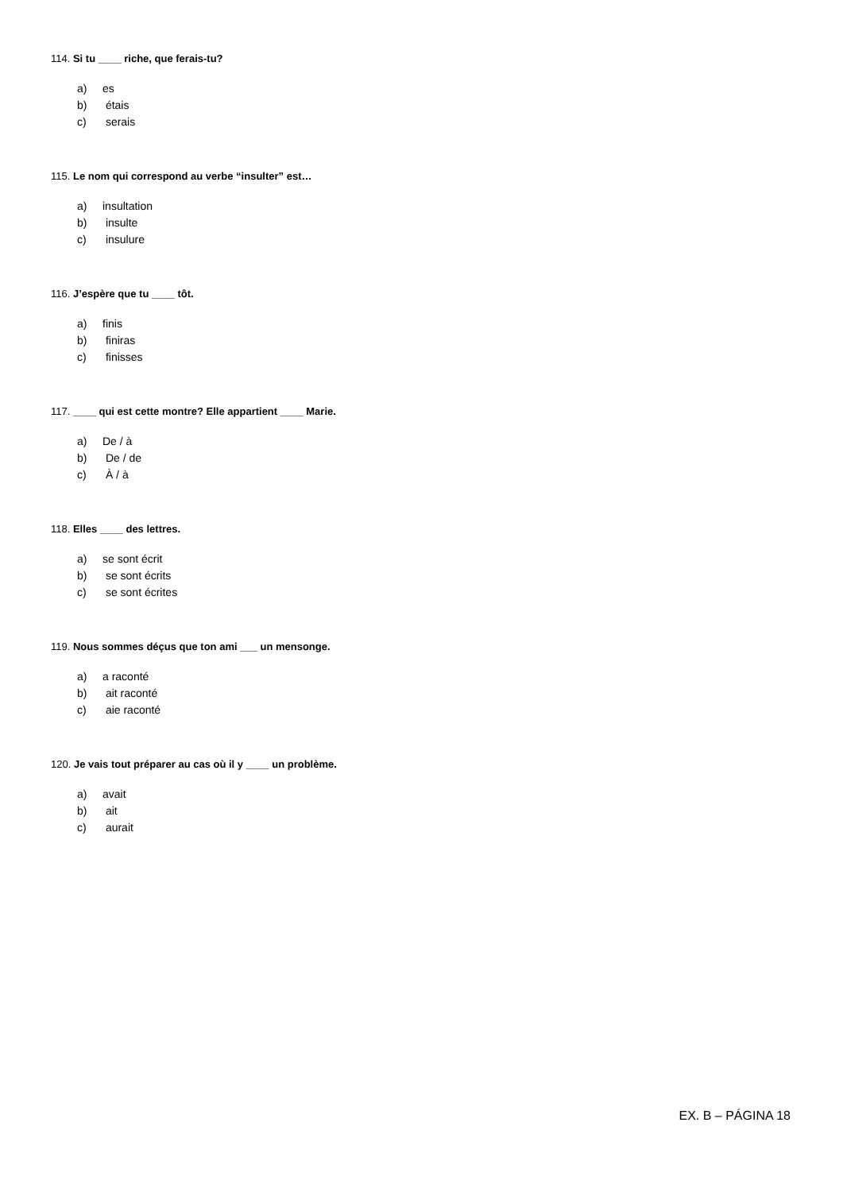114. Si tu ____ riche, que ferais-tu?
a) es
b) étais
c) serais
115. Le nom qui correspond au verbe “insulter” est…
a) insultation
b) insulte
c) insulure
116. J’espère que tu ____ tôt.
a) finis
b) finiras
c) finisses
117. ____ qui est cette montre? Elle appartient ____ Marie.
a) De / à
b) De / de
c) À / à
118. Elles ____ des lettres.
a) se sont écrit
b) se sont écrits
c) se sont écrites
119. Nous sommes déçus que ton ami ___ un mensonge.
a) a raconté
b) ait raconté
c) aie raconté
120. Je vais tout préparer au cas où il y ____ un problème.
a) avait
b) ait
c) aurait
EX. B – PÁGINA 18